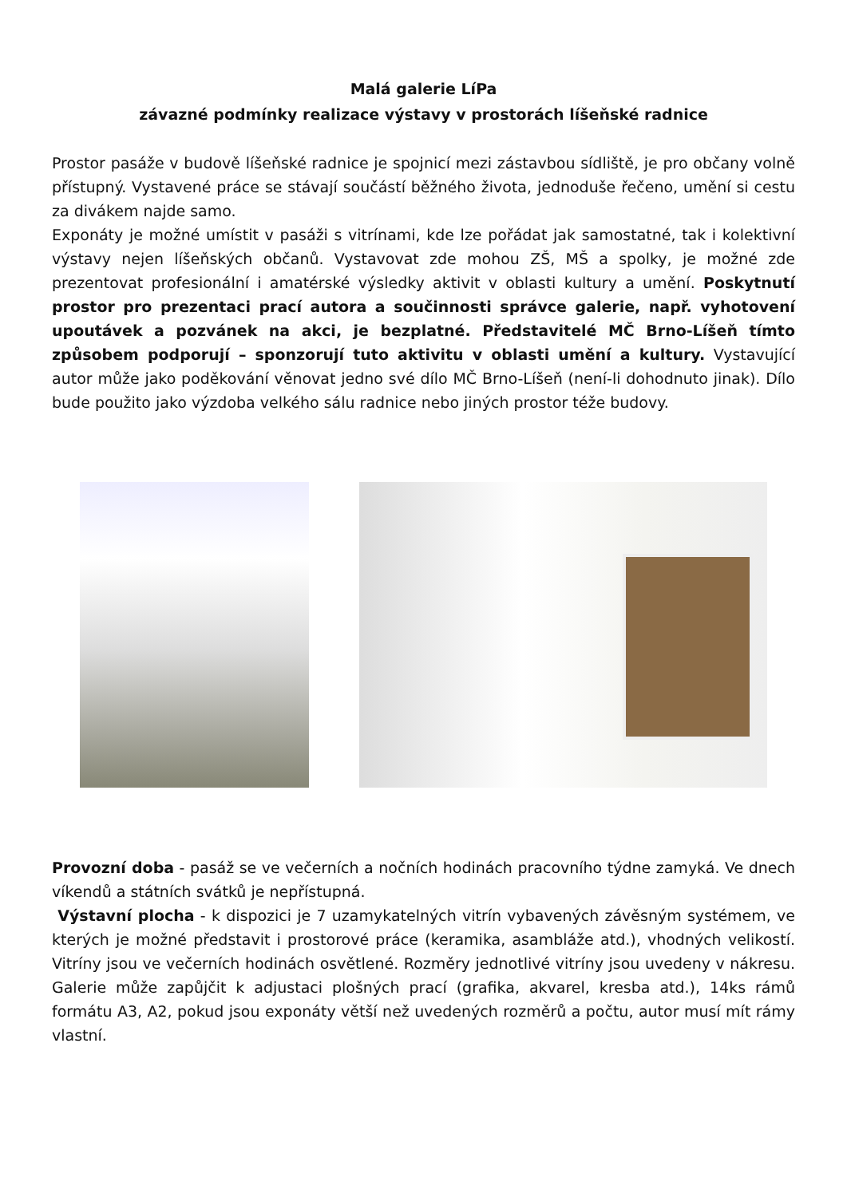Malá galerie LíPa
závazné podmínky realizace výstavy v prostorách líšeňské radnice
Prostor pasáže v budově líšeňské radnice je spojnicí mezi zástavbou sídliště, je pro občany volně přístupný. Vystavené práce se stávají součástí běžného života, jednoduše řečeno, umění si cestu za divákem najde samo.
Exponáty je možné umístit v pasáži s vitrínami, kde lze pořádat jak samostatné, tak i kolektivní výstavy nejen líšeňských občanů. Vystavovat zde mohou ZŠ, MŠ a spolky, je možné zde prezentovat profesionální i amatérské výsledky aktivit v oblasti kultury a umění. Poskytnutí prostor pro prezentaci prací autora a součinnosti správce galerie, např. vyhotovení upoutávek a pozvánek na akci, je bezplatné. Představitelé MČ Brno-Líšeň tímto způsobem podporují – sponzorují tuto aktivitu v oblasti umění a kultury. Vystavující autor může jako poděkování věnovat jedno své dílo MČ Brno-Líšeň (není-li dohodnuto jinak). Dílo bude použito jako výzdoba velkého sálu radnice nebo jiných prostor téže budovy.
Provozní doba - pasáž se ve večerních a nočních hodinách pracovního týdne zamyká. Ve dnech víkendů a státních svátků je nepřístupná.
Výstavní plocha - k dispozici je 7 uzamykatelných vitrín vybavených závěsným systémem, ve kterých je možné představit i prostorové práce (keramika, asambláže atd.), vhodných velikostí. Vitríny jsou ve večerních hodinách osvětlené. Rozměry jednotlivé vitríny jsou uvedeny v nákresu. Galerie může zapůjčit k adjustaci plošných prací (grafika, akvarel, kresba atd.), 14ks rámů formátu A3, A2, pokud jsou exponáty větší než uvedených rozměrů a počtu, autor musí mít rámy vlastní.